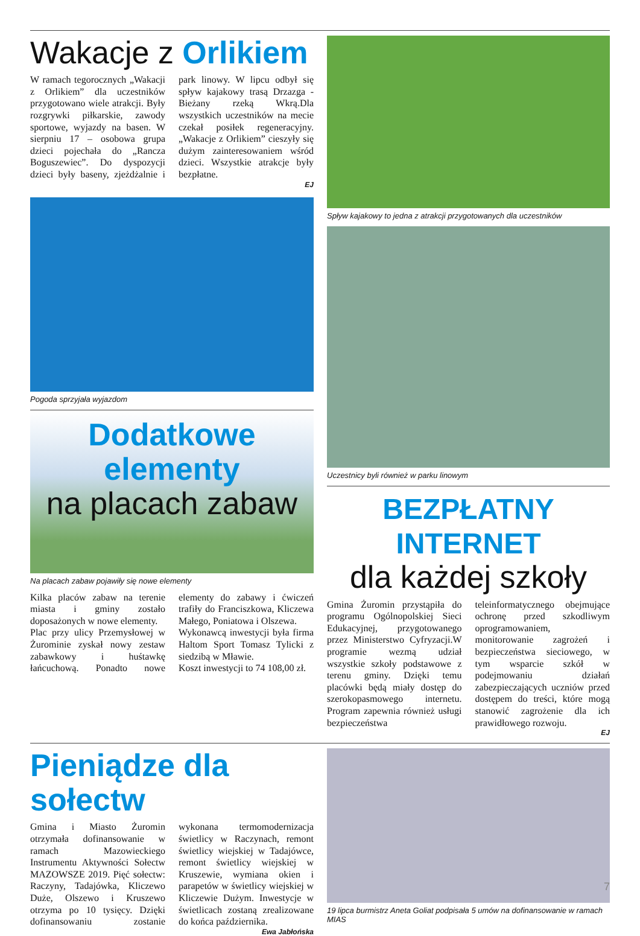Wakacje z Orlikiem
W ramach tegorocznych „Wakacji z Orlikiem” dla uczestników przygotowano wiele atrakcji. Były rozgrywki piłkarskie, zawody sportowe, wyjazdy na basen. W sierpniu 17 – osobowa grupa dzieci pojechała do „Rancza Boguszewiec”. Do dyspozycji dzieci były baseny, zjeżdżalnie i park linowy. W lipcu odbył się spływ kajakowy trasą Drzazga -Bieżany rzeką Wkrą.Dla wszystkich uczestników na mecie czekał posiłek regeneracyjny. „Wakacje z Orlikiem” cieszyły się dużym zainteresowaniem wśród dzieci. Wszystkie atrakcje były bezpłatne.
EJ
Pogoda sprzyjała wyjazdom
Dodatkowe elementy
na placach zabaw
Na placach zabaw pojawiły się nowe elementy
Kilka placów zabaw na terenie miasta i gminy zostało doposażonych w nowe elementy.
Plac przy ulicy Przemysłowej w Żurominie zyskał nowy zestaw zabawkowy i huśtawkę łańcuchową. Ponadto nowe elementy do zabawy i ćwiczeń trafiły do Franciszkowa, Kliczewa Małego, Poniatowa i Olszewa.
Wykonawcą inwestycji była firma Haltom Sport Tomasz Tylicki z siedzibą w Mławie.
Koszt inwestycji to 74 108,00 zł.
Spływ kajakowy to jedna z atrakcji przygotowanych dla uczestników
Uczestnicy byli również w parku linowym
BEZPŁATNY INTERNET
dla każdej szkoły
Gmina Żuromin przystąpiła do programu Ogólnopolskiej Sieci Edukacyjnej, przygotowanego przez Ministerstwo Cyfryzacji.W programie wezmą udział wszystkie szkoły podstawowe z terenu gminy. Dzięki temu placówki będą miały dostęp do szerokopasmowego internetu. Program zapewnia również usługi bezpieczeństwa teleinformatycznego obejmujące ochronę przed szkodliwym oprogramowaniem, monitorowanie zagrożeń i bezpieczeństwa sieciowego, w tym wsparcie szkół w podejmowaniu działań zabezpieczających uczniów przed dostępem do treści, które mogą stanowić zagrożenie dla ich prawidłowego rozwoju.
EJ
Pieniądze dla sołectw
Gmina i Miasto Żuromin otrzymała dofinansowanie w ramach Mazowieckiego Instrumentu Aktywności Sołectw MAZOWSZE 2019. Pięć sołectw: Raczyny, Tadajówka, Kliczewo Duże, Olszewo i Kruszewo otrzyma po 10 tysięcy. Dzięki dofinansowaniu zostanie wykonana termomodernizacja świetlicy w Raczynach, remont świetlicy wiejskiej w Tadajówce, remont świetlicy wiejskiej w Kruszewie, wymiana okien i parapetów w świetlicy wiejskiej w Kliczewie Dużym. Inwestycje w świetlicach zostaną zrealizowane do końca października.
Ewa Jabłońska
19 lipca burmistrz Aneta Goliat podpisała 5 umów na dofinansowanie w ramach MIAS
7